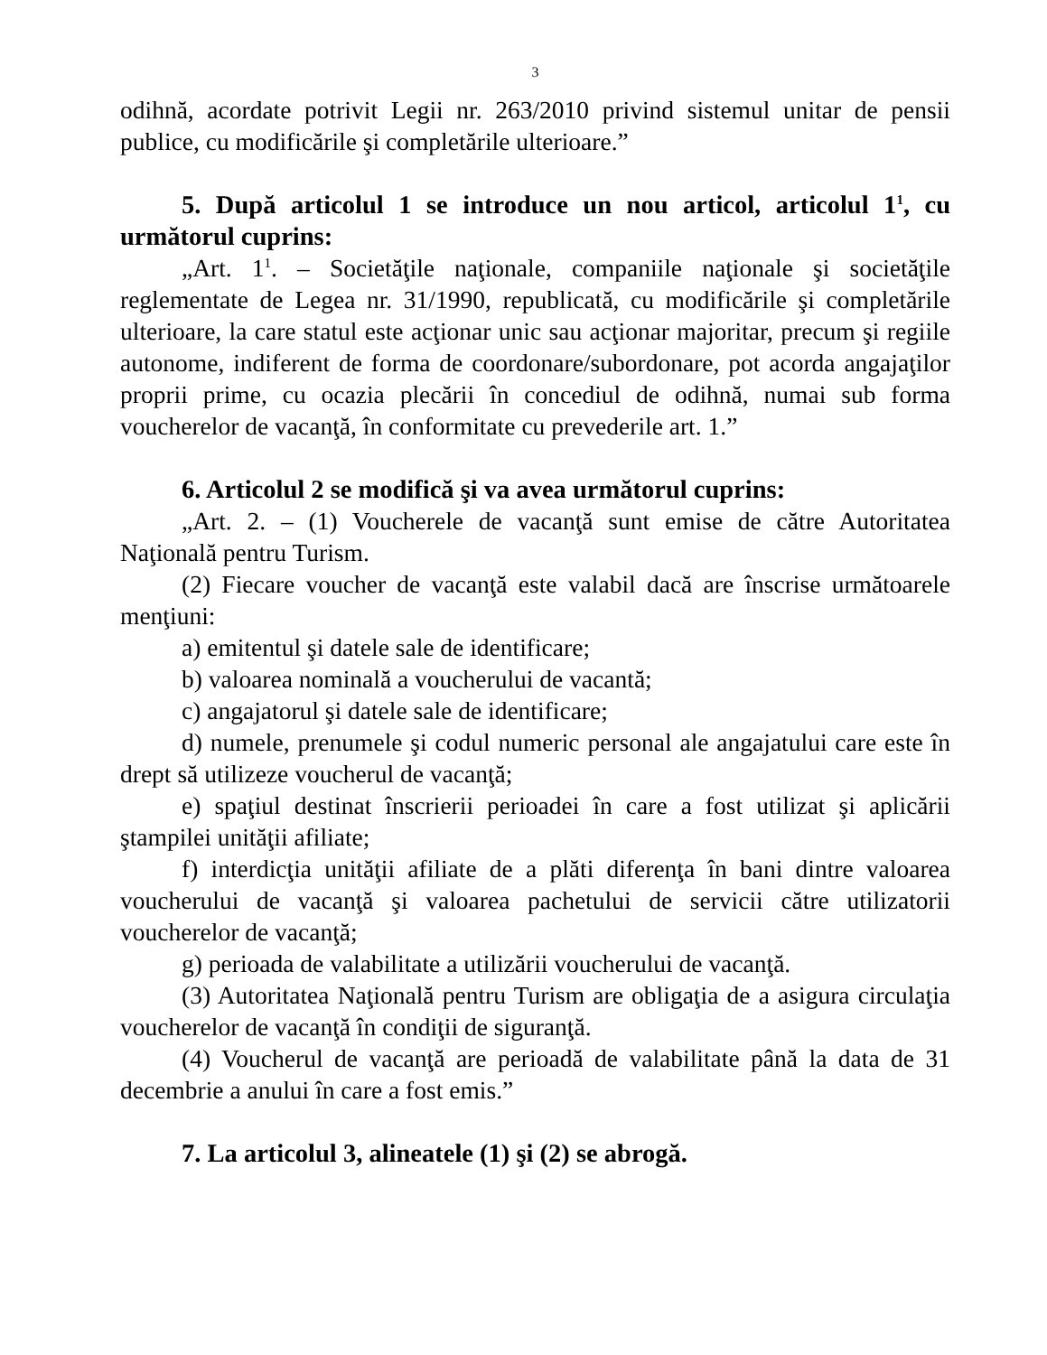3
odihnă, acordate potrivit Legii nr. 263/2010 privind sistemul unitar de pensii publice, cu modificările şi completările ulterioare.”
5. După articolul 1 se introduce un nou articol, articolul 1<sup>1</sup>, cu următorul cuprins:
„Art. 1<sup>1</sup>. – Societăţile naţionale, companiile naţionale şi societăţile reglementate de Legea nr. 31/1990, republicată, cu modificările şi completările ulterioare, la care statul este acţionar unic sau acţionar majoritar, precum şi regiile autonome, indiferent de forma de coordonare/subordonare, pot acorda angajaţilor proprii prime, cu ocazia plecării în concediul de odihnă, numai sub forma voucherelor de vacanţă, în conformitate cu prevederile art. 1.”
6. Articolul 2 se modifică şi va avea următorul cuprins:
„Art. 2. – (1) Voucherele de vacanţă sunt emise de către Autoritatea Naţională pentru Turism.
(2) Fiecare voucher de vacanţă este valabil dacă are înscrise următoarele menţiuni:
a) emitentul şi datele sale de identificare;
b) valoarea nominală a voucherului de vacantă;
c) angajatorul şi datele sale de identificare;
d) numele, prenumele şi codul numeric personal ale angajatului care este în drept să utilizeze voucherul de vacanţă;
e) spaţiul destinat înscrierii perioadei în care a fost utilizat şi aplicării ştampilei unităţii afiliate;
f) interdicţia unităţii afiliate de a plăti diferenţa în bani dintre valoarea voucherului de vacanţă şi valoarea pachetului de servicii către utilizatorii voucherelor de vacanţă;
g) perioada de valabilitate a utilizării voucherului de vacanţă.
(3) Autoritatea Naţională pentru Turism are obligaţia de a asigura circulaţia voucherelor de vacanţă în condiţii de siguranţă.
(4) Voucherul de vacanţă are perioadă de valabilitate până la data de 31 decembrie a anului în care a fost emis.”
7. La articolul 3, alineatele (1) şi (2) se abrogă.